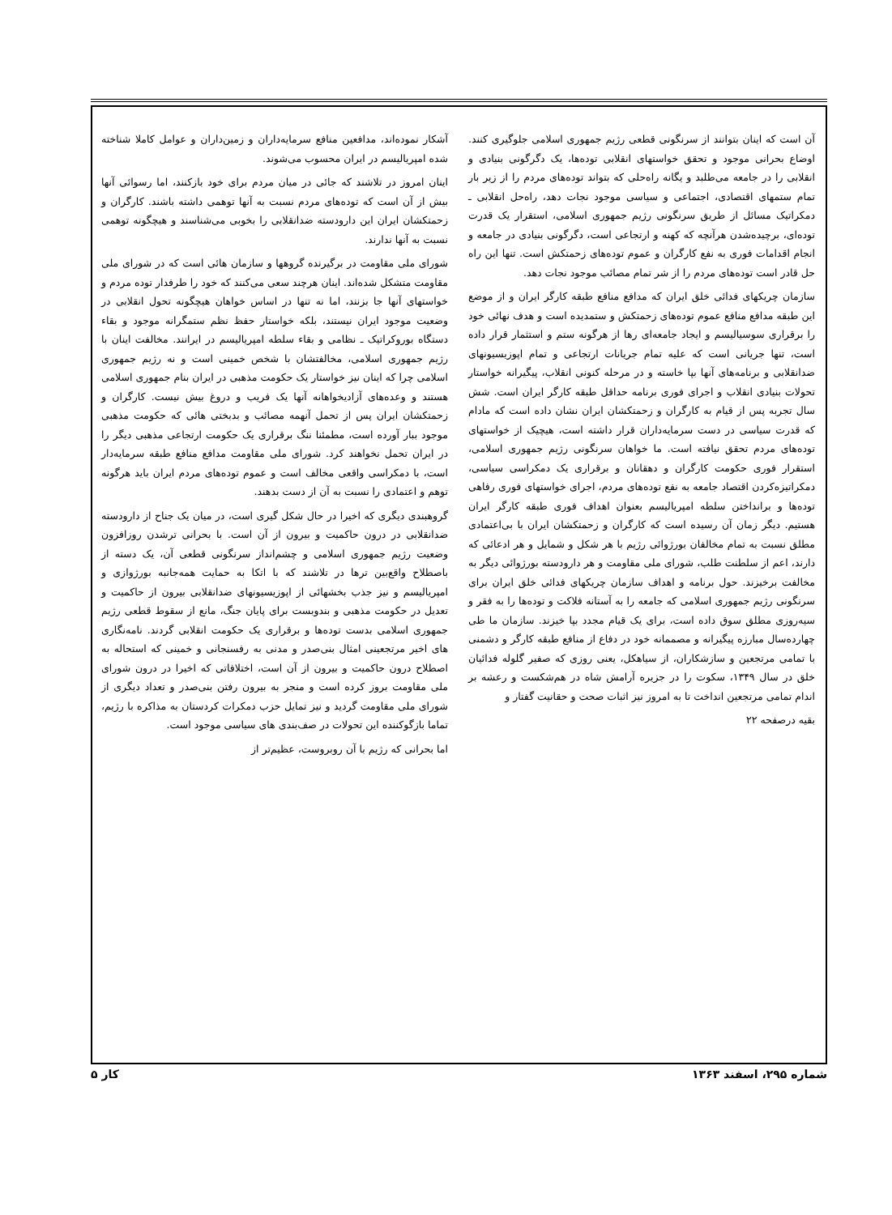آشکار نموده‌اند، مدافعین منافع سرمایه‌داران و زمین‌داران و عوامل کاملا شناخته شده امپریالیسم در ایران محسوب می‌شوند.
اینان امروز در تلاشند که جائی در میان مردم برای خود بازکنند، اما رسوائی آنها بیش از آن است که توده‌های مردم نسبت به آنها توهمی داشته باشند. کارگران و زحمتکشان ایران این دارودسته ضدانقلابی را بخوبی می‌شناسند و هیچگونه توهمی نسبت به آنها ندارند.
شورای ملی مقاومت در برگیرنده گروهها و سازمان هائی است که در شورای ملی مقاومت متشکل شده‌اند. اینان هرچند سعی می‌کنند که خود را طرفدار توده مردم و خواستهای آنها جا بزنند، اما نه تنها در اساس خواهان هیچگونه تحول انقلابی در وضعیت موجود ایران نیستند، بلکه خواستار حفظ نظم ستمگرانه موجود و بقاء دستگاه بوروکراتیک ـ نظامی و بقاء سلطه امپریالیسم در ایرانند. مخالفت اینان با رژیم جمهوری اسلامی، مخالفتشان با شخص خمینی است و نه رژیم جمهوری اسلامی چرا که اینان نیز خواستار یک حکومت مذهبی در ایران بنام جمهوری اسلامی هستند و وعده‌های آزادیخواهانه آنها یک فریب و دروغ بیش نیست. کارگران و زحمتکشان ایران پس از تحمل آنهمه مصائب و بدبختی هائی که حکومت مذهبی موجود ببار آورده است، مطمئنا ننگ برقراری یک حکومت ارتجاعی مذهبی دیگر را در ایران تحمل نخواهند کرد. شورای ملی مقاومت مدافع منافع طبقه سرمایه‌دار است، با دمکراسی واقعی مخالف است و عموم توده‌های مردم ایران باید هرگونه توهم و اعتمادی را نسبت به آن از دست بدهند.
گروهبندی دیگری که اخیرا در حال شکل گیری است، در میان یک جناح از دارودسته ضدانقلابی در درون حاکمیت و بیرون از آن است. با بحرانی ترشدن روزافزون وضعیت رژیم جمهوری اسلامی و چشم‌انداز سرنگونی قطعی آن، یک دسته از باصطلاح واقع‌بین ترها در تلاشند که با اتکا به حمایت همه‌جانبه بورژوازی و امپریالیسم و نیز جذب بخشهائی از اپوزیسیونهای ضدانقلابی بیرون از حاکمیت و تعدیل در حکومت مذهبی و بندوبست برای پایان جنگ، مانع از سقوط قطعی رژیم جمهوری اسلامی بدست توده‌ها و برقراری یک حکومت انقلابی گردند. نامه‌نگاری های اخیر مرتجعینی امثال بنی‌صدر و مدنی به رفسنجانی و خمینی که استحاله به اصطلاح درون حاکمیت و بیرون از آن است، اختلافاتی که اخیرا در درون شورای ملی مقاومت بروز کرده است و منجر به بیرون رفتن بنی‌صدر و تعداد دیگری از شورای ملی مقاومت گردید و نیز تمایل حزب دمکرات کردستان به مذاکره با رژیم، تماما بازگوکننده این تحولات در صف‌بندی های سیاسی موجود است.
اما بحرانی که رژیم با آن روبروست، عظیم‌تر از
آن است که اینان بتوانند از سرنگونی قطعی رژیم جمهوری اسلامی جلوگیری کنند. اوضاع بحرانی موجود و تحقق خواستهای انقلابی توده‌ها، یک دگرگونی بنیادی و انقلابی را در جامعه می‌طلبد و یگانه راه‌حلی که بتواند توده‌های مردم را از زیر بار تمام ستمهای اقتصادی، اجتماعی و سیاسی موجود نجات دهد، راه‌حل انقلابی ـ دمکراتیک مسائل از طریق سرنگونی رژیم جمهوری اسلامی، استقرار یک قدرت توده‌ای، برچیده‌شدن هرآنچه که کهنه و ارتجاعی است، دگرگونی بنیادی در جامعه و انجام اقدامات فوری به نفع کارگران و عموم توده‌های زحمتکش است. تنها این راه حل قادر است توده‌های مردم را از شر تمام مصائب موجود نجات دهد.
سازمان چریکهای فدائی خلق ایران که مدافع منافع طبقه کارگر ایران و از موضع این طبقه مدافع منافع عموم توده‌های زحمتکش و ستمدیده است و هدف نهائی خود را برقراری سوسیالیسم و ایجاد جامعه‌ای رها از هرگونه ستم و استثمار قرار داده است، تنها جریانی است که علیه تمام جریانات ارتجاعی و تمام اپوزیسیونهای ضدانقلابی و برنامه‌های آنها بپا خاسته و در مرحله کنونی انقلاب، پیگیرانه خواستار تحولات بنیادی انقلاب و اجرای فوری برنامه حداقل طبقه کارگر ایران است. شش سال تجربه پس از قیام به کارگران و زحمتکشان ایران نشان داده است که مادام که قدرت سیاسی در دست سرمایه‌داران قرار داشته است، هیچیک از خواستهای توده‌های مردم تحقق نیافته است. ما خواهان سرنگونی رژیم جمهوری اسلامی، استقرار فوری حکومت کارگران و دهقانان و برقراری یک دمکراسی سیاسی، دمکراتیزه‌کردن اقتصاد جامعه به نفع توده‌های مردم، اجرای خواستهای فوری رفاهی توده‌ها و برانداختن سلطه امپریالیسم بعنوان اهداف فوری طبقه کارگر ایران هستیم. دیگر زمان آن رسیده است که کارگران و زحمتکشان ایران با بی‌اعتمادی مطلق نسبت به تمام مخالفان بورژوائی رژیم با هر شکل و شمایل و هر ادعائی که دارند، اعم از سلطنت طلب، شورای ملی مقاومت و هر دارودسته بورژوائی دیگر به مخالفت برخیزند. حول برنامه و اهداف سازمان چریکهای فدائی خلق ایران برای سرنگونی رژیم جمهوری اسلامی که جامعه را به آستانه فلاکت و توده‌ها را به فقر و سیه‌روزی مطلق سوق داده است، برای یک قیام مجدد بپا خیزند. سازمان ما طی چهارده‌سال مبارزه پیگیرانه و مصممانه خود در دفاع از منافع طبقه کارگر و دشمنی با تمامی مرتجعین و سازشکاران، از سیاهکل، یعنی روزی که صفیر گلوله فدائیان خلق در سال ۱۳۴۹، سکوت را در جزیره آرامش شاه در هم‌شکست و رعشه بر اندام تمامی مرتجعین انداخت تا به امروز نیز اثبات صحت و حقانیت گفتار و
بقیه درصفحه ۲۲
شماره ۲۹۵، اسفند ۱۳۶۳ کار ۵